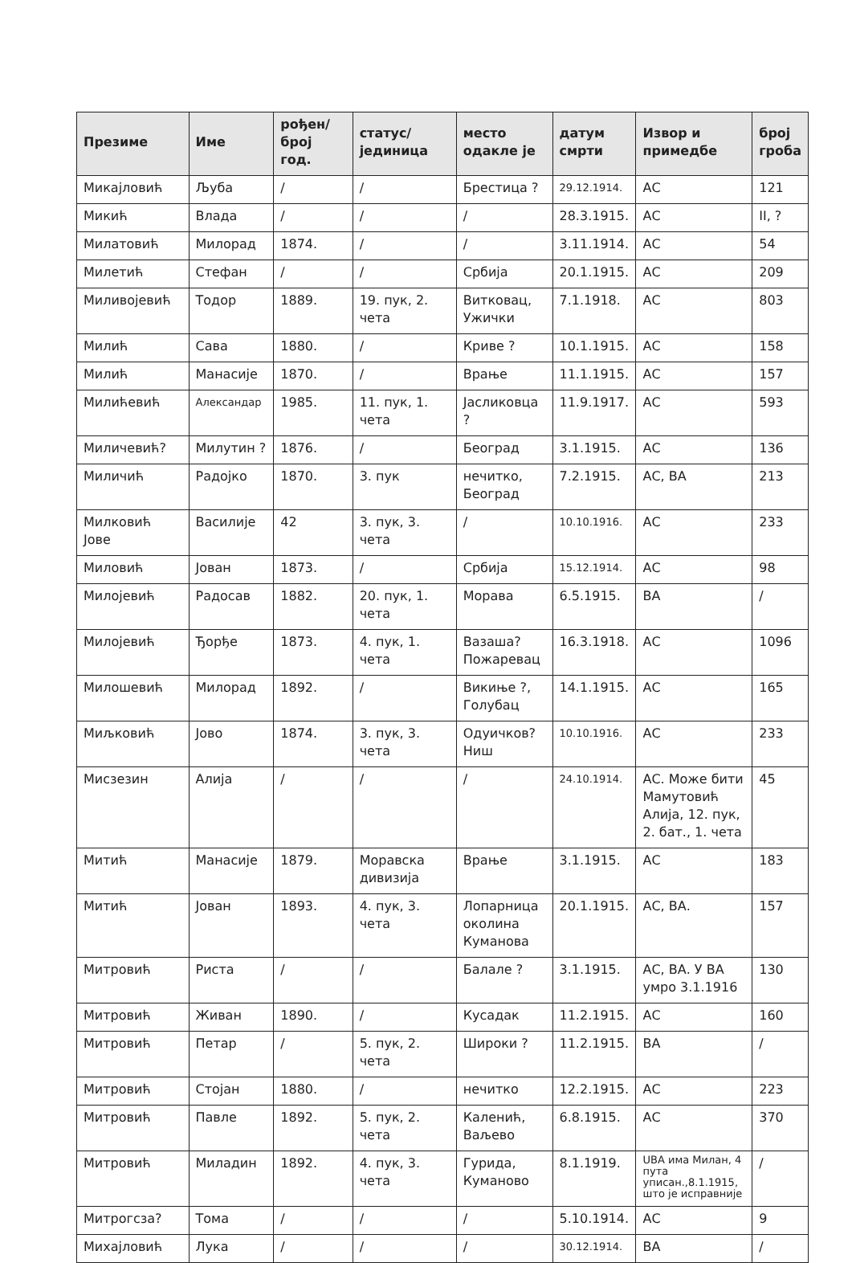| Презиме | Име | рођен/ број год. | статус/ јединица | место одакле је | датум смрти | Извор и примедбе | број гроба |
| --- | --- | --- | --- | --- | --- | --- | --- |
| Микајловић | Љуба | / | / | Брестица ? | 29.12.1914. | АС | 121 |
| Микић | Влада | / | / | / | 28.3.1915. | АС | II, ? |
| Милатовић | Милорад | 1874. | / | / | 3.11.1914. | АС | 54 |
| Милетић | Стефан | / | / | Србија | 20.1.1915. | АС | 209 |
| Миливојевић | Тодор | 1889. | 19. пук, 2. чета | Витковац, Ужички | 7.1.1918. | АС | 803 |
| Милић | Сава | 1880. | / | Криве ? | 10.1.1915. | АС | 158 |
| Милић | Манасије | 1870. | / | Врање | 11.1.1915. | АС | 157 |
| Милићевић | Александар | 1985. | 11. пук, 1. чета | Јасликовца ? | 11.9.1917. | АС | 593 |
| Миличевић? | Милутин ? | 1876. | / | Београд | 3.1.1915. | АС | 136 |
| Миличић | Радојко | 1870. | 3. пук | нечитко, Београд | 7.2.1915. | АС, ВА | 213 |
| Милковић Јове | Василије | 42 | 3. пук, 3. чета | / | 10.10.1916. | АС | 233 |
| Миловић | Јован | 1873. | / | Србија | 15.12.1914. | АС | 98 |
| Милојевић | Радосав | 1882. | 20. пук, 1. чета | Морава | 6.5.1915. | ВА | / |
| Милојевић | Ђорђе | 1873. | 4. пук, 1. чета | Вазаша? Пожаревац | 16.3.1918. | АС | 1096 |
| Милошевић | Милорад | 1892. | / | Викиње ?, Голубац | 14.1.1915. | АС | 165 |
| Миљковић | Јово | 1874. | 3. пук, 3. чета | Одуичков? Ниш | 10.10.1916. | АС | 233 |
| Мисзезин | Алија | / | / | / | 24.10.1914. | АС. Може бити Мамутовић Алија, 12. пук, 2. бат., 1. чета | 45 |
| Митић | Манасије | 1879. | Моравска дивизија | Врање | 3.1.1915. | АС | 183 |
| Митић | Јован | 1893. | 4. пук, 3. чета | Лопарница околина Куманова | 20.1.1915. | АС, ВА. | 157 |
| Митровић | Риста | / | / | Балале ? | 3.1.1915. | АС, ВА. У ВА умро 3.1.1916 | 130 |
| Митровић | Живан | 1890. | / | Кусадак | 11.2.1915. | АС | 160 |
| Митровић | Петар | / | 5. пук, 2. чета | Широки ? | 11.2.1915. | ВА | / |
| Митровић | Стојан | 1880. | / | нечитко | 12.2.1915. | АС | 223 |
| Митровић | Павле | 1892. | 5. пук, 2. чета | Каленић, Ваљево | 6.8.1915. | АС | 370 |
| Митровић | Миладин | 1892. | 4. пук, 3. чета | Гурида, Куманово | 8.1.1919. | UBA има Милан, 4 пута уписан.,8.1.1915, што је исправније | / |
| Митрогсза? | Тома | / | / | / | 5.10.1914. | АС | 9 |
| Михајловић | Лука | / | / | / | 30.12.1914. | ВА | / |